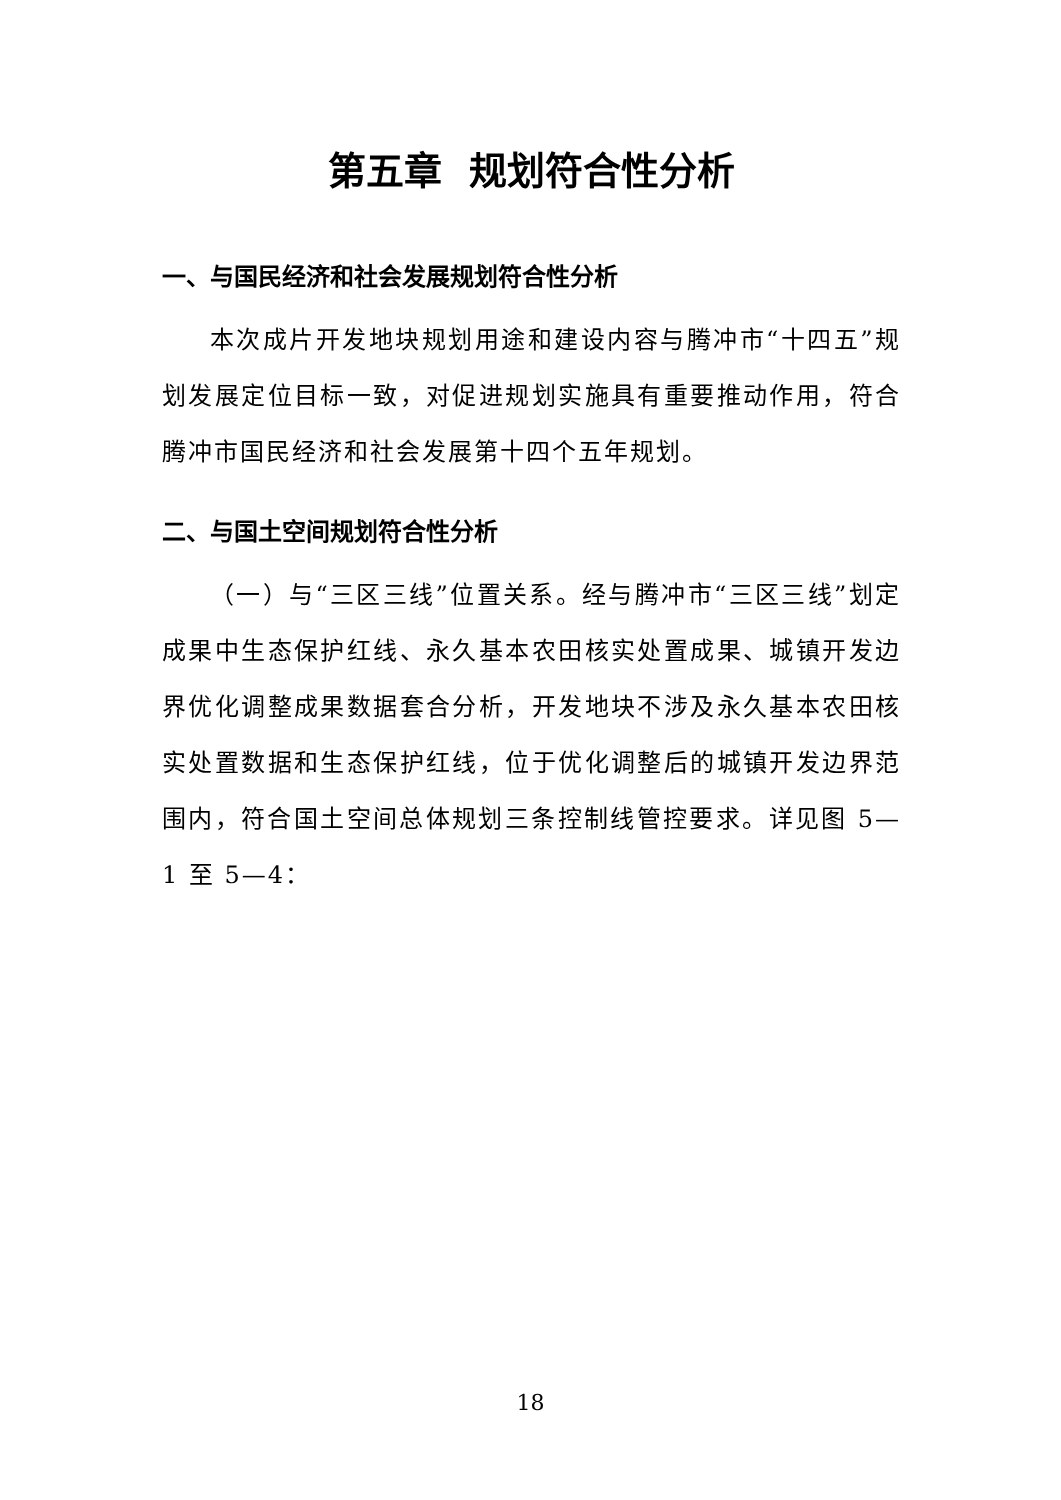第五章 规划符合性分析
一、与国民经济和社会发展规划符合性分析
本次成片开发地块规划用途和建设内容与腾冲市“十四五”规划发展定位目标一致，对促进规划实施具有重要推动作用，符合腾冲市国民经济和社会发展第十四个五年规划。
二、与国土空间规划符合性分析
（一）与“三区三线”位置关系。经与腾冲市“三区三线”划定成果中生态保护红线、永久基本农田核实处置成果、城镇开发边界优化调整成果数据套合分析，开发地块不涉及永久基本农田核实处置数据和生态保护红线，位于优化调整后的城镇开发边界范围内，符合国土空间总体规划三条控制线管控要求。详见图 5—1 至 5—4：
18